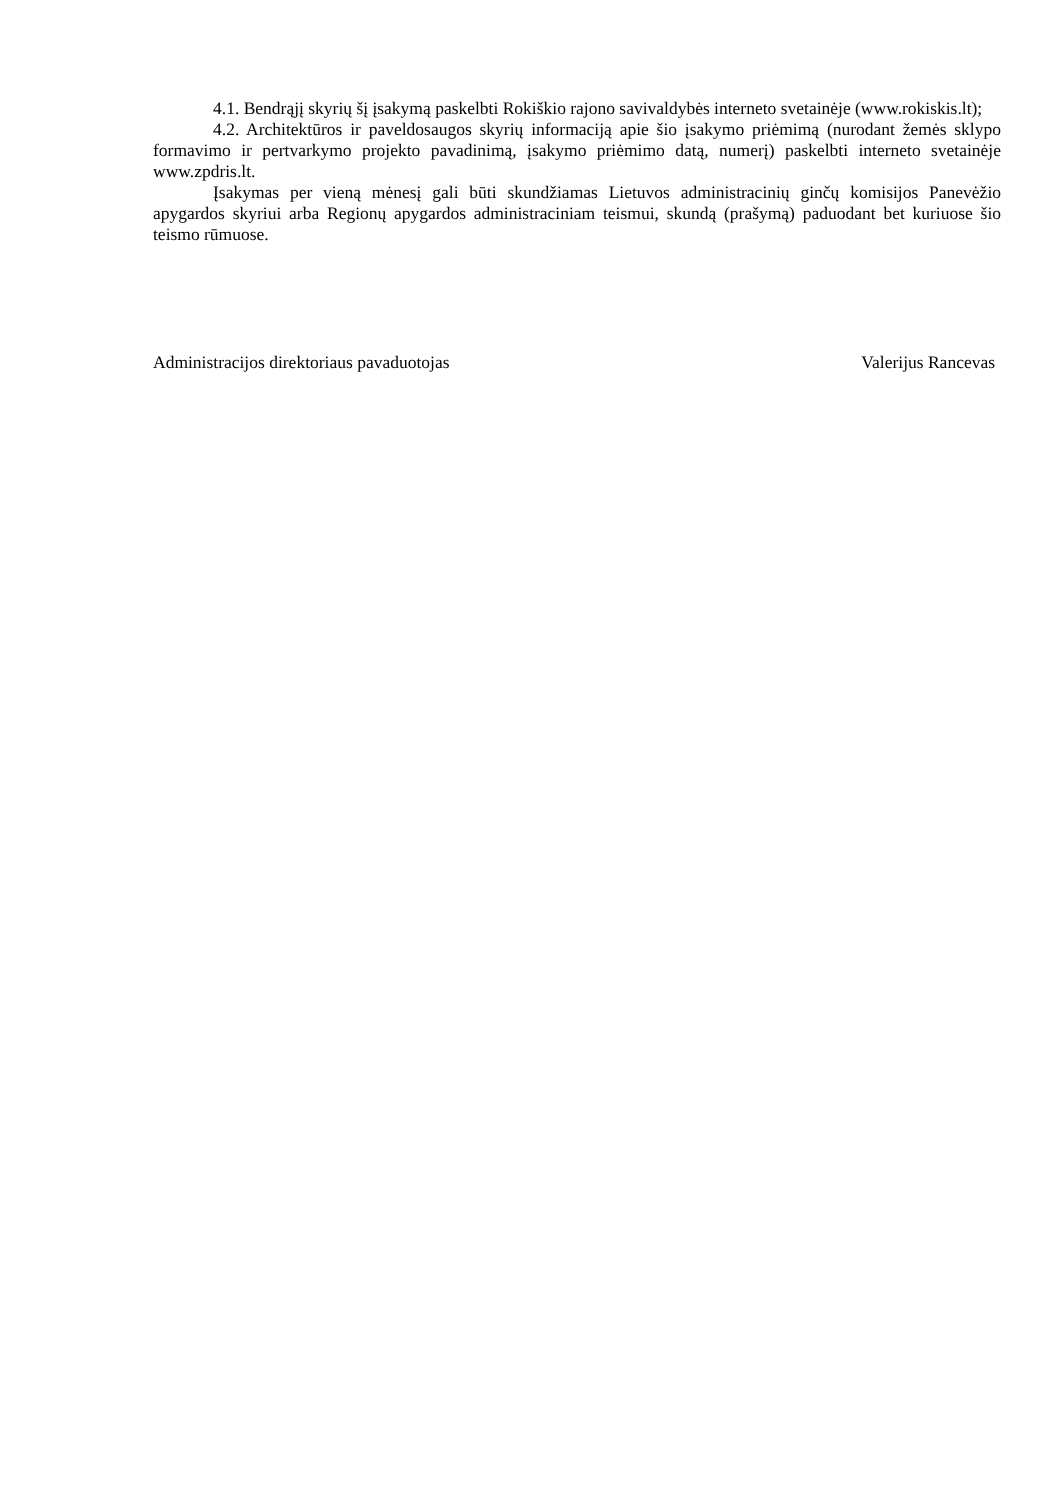4.1. Bendrąjį skyrių šį įsakymą paskelbti Rokiškio rajono savivaldybės interneto svetainėje (www.rokiskis.lt);
4.2. Architektūros ir paveldosaugos skyrių informaciją apie šio įsakymo priėmimą (nurodant žemės sklypo formavimo ir pertvarkymo projekto pavadinimą, įsakymo priėmimo datą, numerį) paskelbti interneto svetainėje www.zpdris.lt.
Įsakymas per vieną mėnesį gali būti skundžiamas Lietuvos administracinių ginčų komisijos Panevėžio apygardos skyriui arba Regionų apygardos administraciniam teismui, skundą (prašymą) paduodant bet kuriuose šio teismo rūmuose.
Administracijos direktoriaus pavaduotojas Valerijus Rancevas